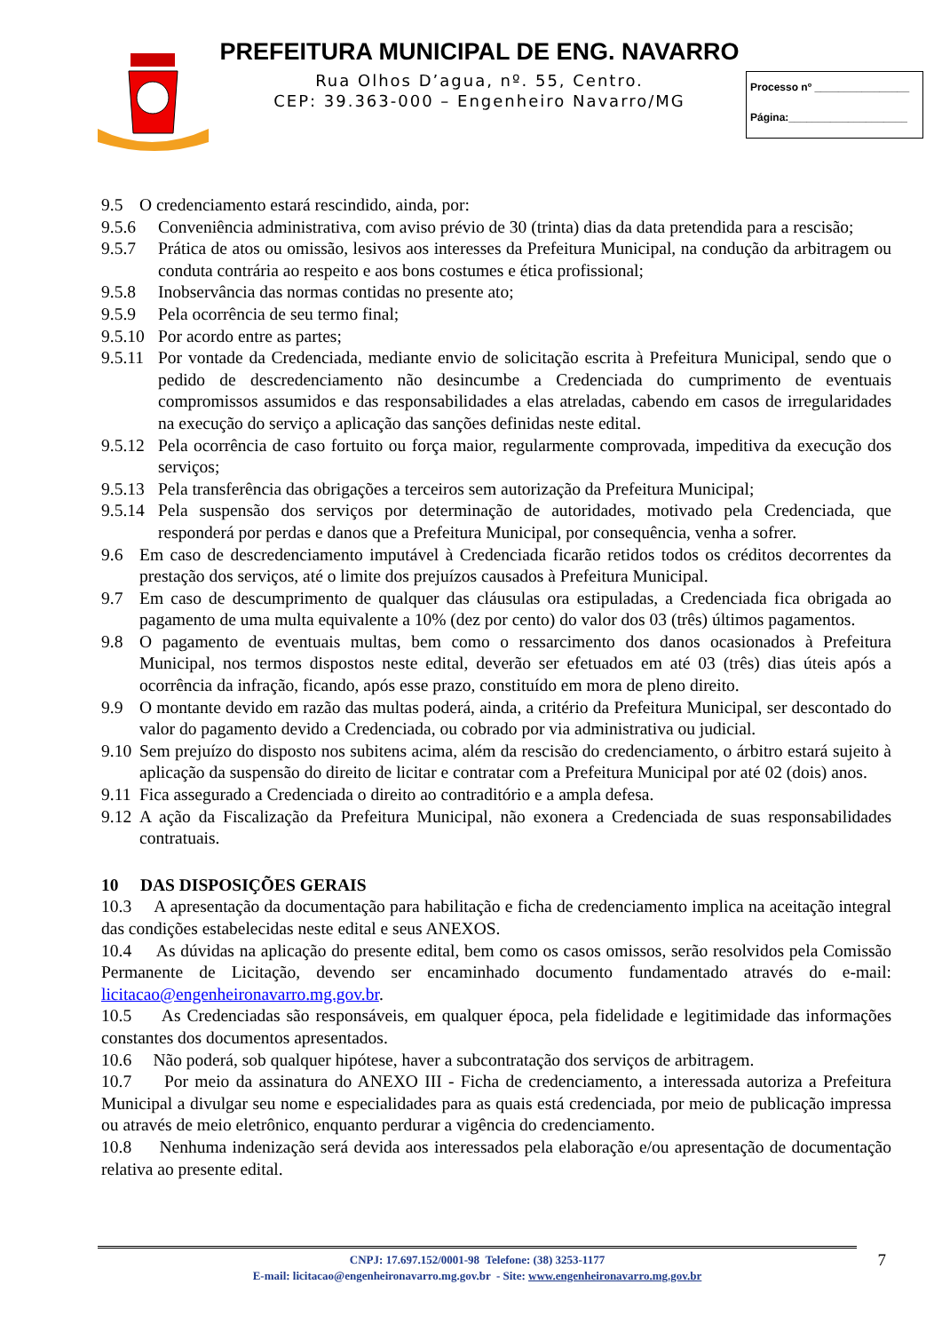PREFEITURA MUNICIPAL DE ENG. NAVARRO
Rua Olhos D’agua, nº. 55, Centro.
CEP: 39.363-000 – Engenheiro Navarro/MG
Processo nº ________________
Página:____________________
9.5 O credenciamento estará rescindido, ainda, por:
9.5.6 Conveniência administrativa, com aviso prévio de 30 (trinta) dias da data pretendida para a rescisão;
9.5.7 Prática de atos ou omissão, lesivos aos interesses da Prefeitura Municipal, na condução da arbitragem ou conduta contrária ao respeito e aos bons costumes e ética profissional;
9.5.8 Inobservância das normas contidas no presente ato;
9.5.9 Pela ocorrência de seu termo final;
9.5.10 Por acordo entre as partes;
9.5.11 Por vontade da Credenciada, mediante envio de solicitação escrita à Prefeitura Municipal, sendo que o pedido de descredenciamento não desincumbe a Credenciada do cumprimento de eventuais compromissos assumidos e das responsabilidades a elas atreladas, cabendo em casos de irregularidades na execução do serviço a aplicação das sanções definidas neste edital.
9.5.12 Pela ocorrência de caso fortuito ou força maior, regularmente comprovada, impeditiva da execução dos serviços;
9.5.13 Pela transferência das obrigações a terceiros sem autorização da Prefeitura Municipal;
9.5.14 Pela suspensão dos serviços por determinação de autoridades, motivado pela Credenciada, que responderá por perdas e danos que a Prefeitura Municipal, por consequência, venha a sofrer.
9.6 Em caso de descredenciamento imputável à Credenciada ficarão retidos todos os créditos decorrentes da prestação dos serviços, até o limite dos prejuízos causados à Prefeitura Municipal.
9.7 Em caso de descumprimento de qualquer das cláusulas ora estipuladas, a Credenciada fica obrigada ao pagamento de uma multa equivalente a 10% (dez por cento) do valor dos 03 (três) últimos pagamentos.
9.8 O pagamento de eventuais multas, bem como o ressarcimento dos danos ocasionados à Prefeitura Municipal, nos termos dispostos neste edital, deverão ser efetuados em até 03 (três) dias úteis após a ocorrência da infração, ficando, após esse prazo, constituído em mora de pleno direito.
9.9 O montante devido em razão das multas poderá, ainda, a critério da Prefeitura Municipal, ser descontado do valor do pagamento devido a Credenciada, ou cobrado por via administrativa ou judicial.
9.10 Sem prejuízo do disposto nos subitens acima, além da rescisão do credenciamento, o árbitro estará sujeito à aplicação da suspensão do direito de licitar e contratar com a Prefeitura Municipal por até 02 (dois) anos.
9.11 Fica assegurado a Credenciada o direito ao contraditório e a ampla defesa.
9.12 A ação da Fiscalização da Prefeitura Municipal, não exonera a Credenciada de suas responsabilidades contratuais.
10 DAS DISPOSIÇÕES GERAIS
10.3 A apresentação da documentação para habilitação e ficha de credenciamento implica na aceitação integral das condições estabelecidas neste edital e seus ANEXOS.
10.4 As dúvidas na aplicação do presente edital, bem como os casos omissos, serão resolvidos pela Comissão Permanente de Licitação, devendo ser encaminhado documento fundamentado através do e-mail: licitacao@engenheironavarro.mg.gov.br.
10.5 As Credenciadas são responsáveis, em qualquer época, pela fidelidade e legitimidade das informações constantes dos documentos apresentados.
10.6 Não poderá, sob qualquer hipótese, haver a subcontratação dos serviços de arbitragem.
10.7 Por meio da assinatura do ANEXO III - Ficha de credenciamento, a interessada autoriza a Prefeitura Municipal a divulgar seu nome e especialidades para as quais está credenciada, por meio de publicação impressa ou através de meio eletrônico, enquanto perdurar a vigência do credenciamento.
10.8 Nenhuma indenização será devida aos interessados pela elaboração e/ou apresentação de documentação relativa ao presente edital.
CNPJ: 17.697.152/0001-98 Telefone: (38) 3253-1177
E-mail: licitacao@engenheironavarro.mg.gov.br - Site: www.engenheironavarro.mg.gov.br
7